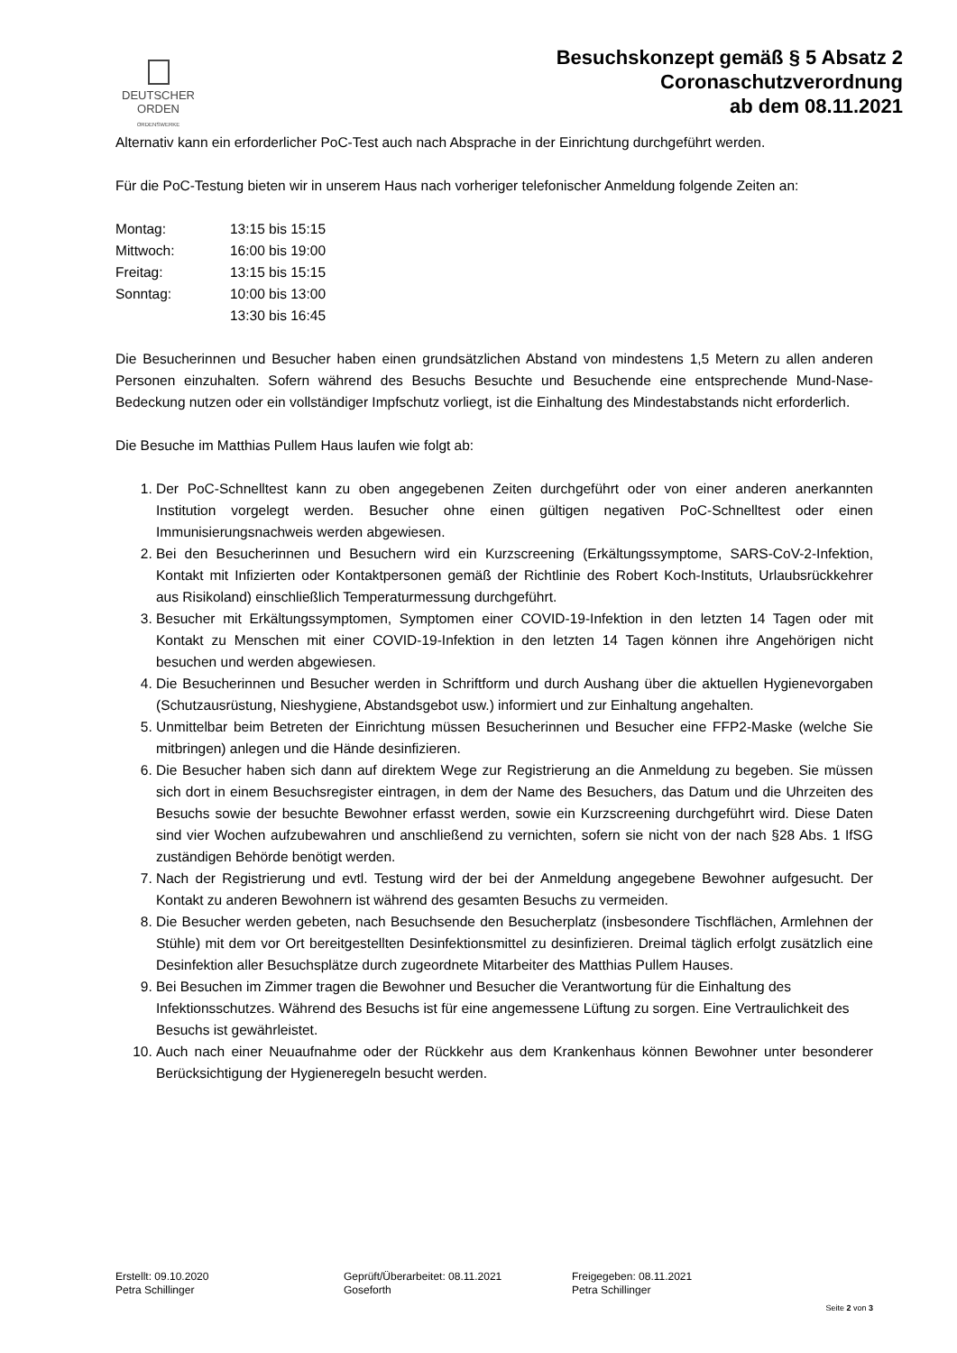DEUTSCHER
ORDEN
ORDENSWERKE
Besuchskonzept gemäß § 5 Absatz 2
Coronaschutzverordnung
ab dem 08.11.2021
Alternativ kann ein erforderlicher PoC-Test auch nach Absprache in der Einrichtung durchgeführt werden.
Für die PoC-Testung bieten wir in unserem Haus nach vorheriger telefonischer Anmeldung folgende Zeiten an:
| Montag: | 13:15 bis 15:15 |
| Mittwoch: | 16:00 bis 19:00 |
| Freitag: | 13:15 bis 15:15 |
| Sonntag: | 10:00 bis 13:00 |
| | 13:30 bis 16:45 |
Die Besucherinnen und Besucher haben einen grundsätzlichen Abstand von mindestens 1,5 Metern zu allen anderen Personen einzuhalten. Sofern während des Besuchs Besuchte und Besuchende eine entsprechende Mund-Nase-Bedeckung nutzen oder ein vollständiger Impfschutz vorliegt, ist die Einhaltung des Mindestabstands nicht erforderlich.
Die Besuche im Matthias Pullem Haus laufen wie folgt ab:
1. Der PoC-Schnelltest kann zu oben angegebenen Zeiten durchgeführt oder von einer anderen anerkannten Institution vorgelegt werden. Besucher ohne einen gültigen negativen PoC-Schnelltest oder einen Immunisierungsnachweis werden abgewiesen.
2. Bei den Besucherinnen und Besuchern wird ein Kurzscreening (Erkältungssymptome, SARS-CoV-2-Infektion, Kontakt mit Infizierten oder Kontaktpersonen gemäß der Richtlinie des Robert Koch-Instituts, Urlaubsrückkehrer aus Risikoland) einschließlich Temperaturmessung durchgeführt.
3. Besucher mit Erkältungssymptomen, Symptomen einer COVID-19-Infektion in den letzten 14 Tagen oder mit Kontakt zu Menschen mit einer COVID-19-Infektion in den letzten 14 Tagen können ihre Angehörigen nicht besuchen und werden abgewiesen.
4. Die Besucherinnen und Besucher werden in Schriftform und durch Aushang über die aktuellen Hygienevorgaben (Schutzausrüstung, Nieshygiene, Abstandsgebot usw.) informiert und zur Einhaltung angehalten.
5. Unmittelbar beim Betreten der Einrichtung müssen Besucherinnen und Besucher eine FFP2-Maske (welche Sie mitbringen) anlegen und die Hände desinfizieren.
6. Die Besucher haben sich dann auf direktem Wege zur Registrierung an die Anmeldung zu begeben. Sie müssen sich dort in einem Besuchsregister eintragen, in dem der Name des Besuchers, das Datum und die Uhrzeiten des Besuchs sowie der besuchte Bewohner erfasst werden, sowie ein Kurzscreening durchgeführt wird. Diese Daten sind vier Wochen aufzubewahren und anschließend zu vernichten, sofern sie nicht von der nach §28 Abs. 1 IfSG zuständigen Behörde benötigt werden.
7. Nach der Registrierung und evtl. Testung wird der bei der Anmeldung angegebene Bewohner aufgesucht. Der Kontakt zu anderen Bewohnern ist während des gesamten Besuchs zu vermeiden.
8. Die Besucher werden gebeten, nach Besuchsende den Besucherplatz (insbesondere Tischflächen, Armlehnen der Stühle) mit dem vor Ort bereitgestellten Desinfektionsmittel zu desinfizieren. Dreimal täglich erfolgt zusätzlich eine Desinfektion aller Besuchsplätze durch zugeordnete Mitarbeiter des Matthias Pullem Hauses.
9. Bei Besuchen im Zimmer tragen die Bewohner und Besucher die Verantwortung für die Einhaltung des Infektionsschutzes. Während des Besuchs ist für eine angemessene Lüftung zu sorgen. Eine Vertraulichkeit des Besuchs ist gewährleistet.
10. Auch nach einer Neuaufnahme oder der Rückkehr aus dem Krankenhaus können Bewohner unter besonderer Berücksichtigung der Hygieneregeln besucht werden.
Erstellt: 09.10.2020
Petra Schillinger
Geprüft/Überarbeitet: 08.11.2021
Goseforth
Freigegeben: 08.11.2021
Petra Schillinger
Seite 2 von 3